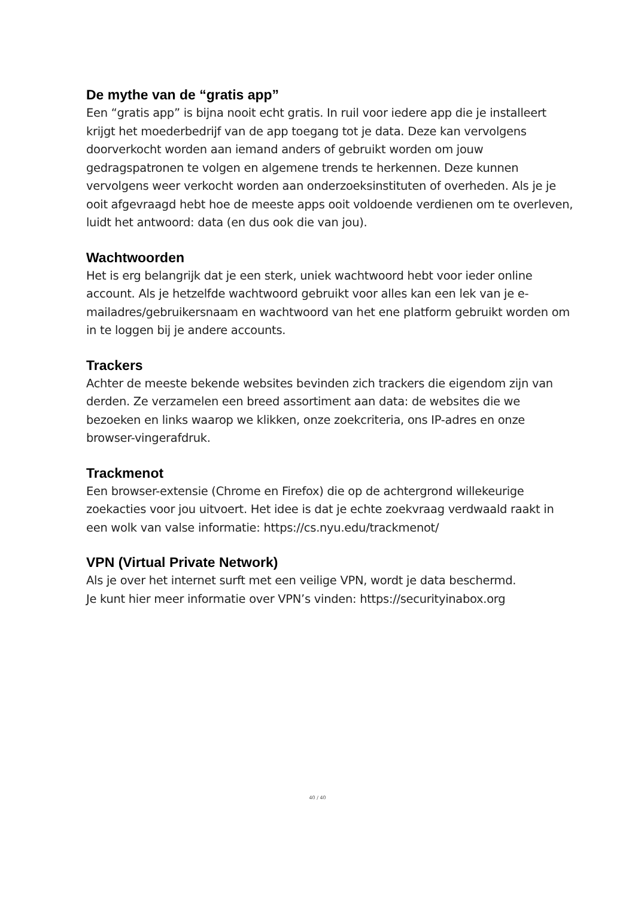De mythe van de “gratis app”
Een “gratis app” is bijna nooit echt gratis. In ruil voor iedere app die je installeert krijgt het moederbedrijf van de app toegang tot je data. Deze kan vervolgens doorverkocht worden aan iemand anders of gebruikt worden om jouw gedragspatronen te volgen en algemene trends te herkennen. Deze kunnen vervolgens weer verkocht worden aan onderzoeksinstituten of overheden. Als je je ooit afgevraagd hebt hoe de meeste apps ooit voldoende verdienen om te overleven, luidt het antwoord: data (en dus ook die van jou).
Wachtwoorden
Het is erg belangrijk dat je een sterk, uniek wachtwoord hebt voor ieder online account. Als je hetzelfde wachtwoord gebruikt voor alles kan een lek van je e-mailadres/gebruikersnaam en wachtwoord van het ene platform gebruikt worden om in te loggen bij je andere accounts.
Trackers
Achter de meeste bekende websites bevinden zich trackers die eigendom zijn van derden. Ze verzamelen een breed assortiment aan data: de websites die we bezoeken en links waarop we klikken, onze zoekcriteria, ons IP-adres en onze browser-vingerafdruk.
Trackmenot
Een browser-extensie (Chrome en Firefox) die op de achtergrond willekeurige zoekacties voor jou uitvoert. Het idee is dat je echte zoekvraag verdwaald raakt in een wolk van valse informatie: https://cs.nyu.edu/trackmenot/
VPN (Virtual Private Network)
Als je over het internet surft met een veilige VPN, wordt je data beschermd.
Je kunt hier meer informatie over VPN’s vinden: https://securityinabox.org
40 / 40